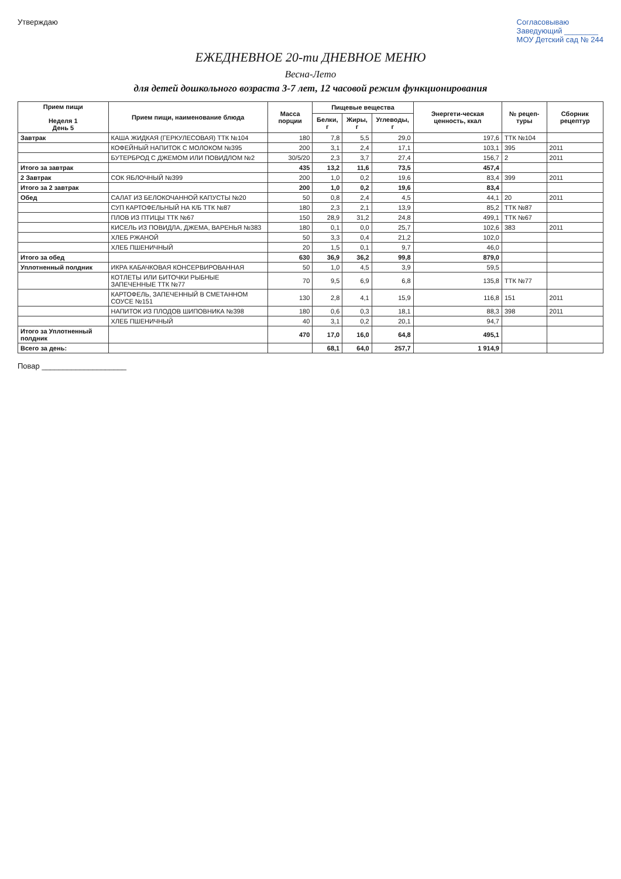Утверждаю Согласовываю
Заведующий ________
МОУ Детский сад № 244
ЕЖЕДНЕВНОЕ 20-ти ДНЕВНОЕ МЕНЮ
Весна-Лето
для детей дошкольного возраста 3-7 лет, 12 часовой режим функционирования
| Прием пищи Неделя 1 День 5 | Прием пищи, наименование блюда | Масса порции | Пищевые вещества | | | Энергети-ческая ценность, ккал | № рецеп-туры | Сборник рецептур |
| --- | --- | --- | --- | --- | --- | --- | --- | --- |
| | | | Белки, г | Жиры, г | Углеводы, г | | | |
| Завтрак | КАША ЖИДКАЯ (ГЕРКУЛЕСОВАЯ) ТТК №104 | 180 | 7,8 | 5,5 | 29,0 | 197,6 | ТТК №104 | |
| | КОФЕЙНЫЙ НАПИТОК С МОЛОКОМ №395 | 200 | 3,1 | 2,4 | 17,1 | 103,1 | 395 | 2011 |
| | БУТЕРБРОД С ДЖЕМОМ ИЛИ ПОВИДЛОМ №2 | 30/5/20 | 2,3 | 3,7 | 27,4 | 156,7 | 2 | 2011 |
| Итого за завтрак | | 435 | 13,2 | 11,6 | 73,5 | 457,4 | | |
| 2 Завтрак | СОК ЯБЛОЧНЫЙ №399 | 200 | 1,0 | 0,2 | 19,6 | 83,4 | 399 | 2011 |
| Итого за 2 завтрак | | 200 | 1,0 | 0,2 | 19,6 | 83,4 | | |
| Обед | САЛАТ ИЗ БЕЛОКОЧАННОЙ КАПУСТЫ №20 | 50 | 0,8 | 2,4 | 4,5 | 44,1 | 20 | 2011 |
| | СУП КАРТОФЕЛЬНЫЙ НА К/Б ТТК №87 | 180 | 2,3 | 2,1 | 13,9 | 85,2 | ТТК №87 | |
| | ПЛОВ ИЗ ПТИЦЫ ТТК №67 | 150 | 28,9 | 31,2 | 24,8 | 499,1 | ТТК №67 | |
| | КИСЕЛЬ ИЗ ПОВИДЛА, ДЖЕМА, ВАРЕНЬЯ №383 | 180 | 0,1 | 0,0 | 25,7 | 102,6 | 383 | 2011 |
| | ХЛЕБ РЖАНОЙ | 50 | 3,3 | 0,4 | 21,2 | 102,0 | | |
| | ХЛЕБ ПШЕНИЧНЫЙ | 20 | 1,5 | 0,1 | 9,7 | 46,0 | | |
| Итого за обед | | 630 | 36,9 | 36,2 | 99,8 | 879,0 | | |
| Уплотненный полдник | ИКРА КАБАЧКОВАЯ КОНСЕРВИРОВАННАЯ | 50 | 1,0 | 4,5 | 3,9 | 59,5 | | |
| | КОТЛЕТЫ ИЛИ БИТОЧКИ РЫБНЫЕ ЗАПЕЧЕННЫЕ ТТК №77 | 70 | 9,5 | 6,9 | 6,8 | 135,8 | ТТК №77 | |
| | КАРТОФЕЛЬ, ЗАПЕЧЕННЫЙ В СМЕТАННОМ СОУСЕ №151 | 130 | 2,8 | 4,1 | 15,9 | 116,8 | 151 | 2011 |
| | НАПИТОК ИЗ ПЛОДОВ ШИПОВНИКА №398 | 180 | 0,6 | 0,3 | 18,1 | 88,3 | 398 | 2011 |
| | ХЛЕБ ПШЕНИЧНЫЙ | 40 | 3,1 | 0,2 | 20,1 | 94,7 | | |
| Итого за Уплотненный полдник | | 470 | 17,0 | 16,0 | 64,8 | 495,1 | | |
| Всего за день: | | | 68,1 | 64,0 | 257,7 | 1 914,9 | | |
Повар ____________________